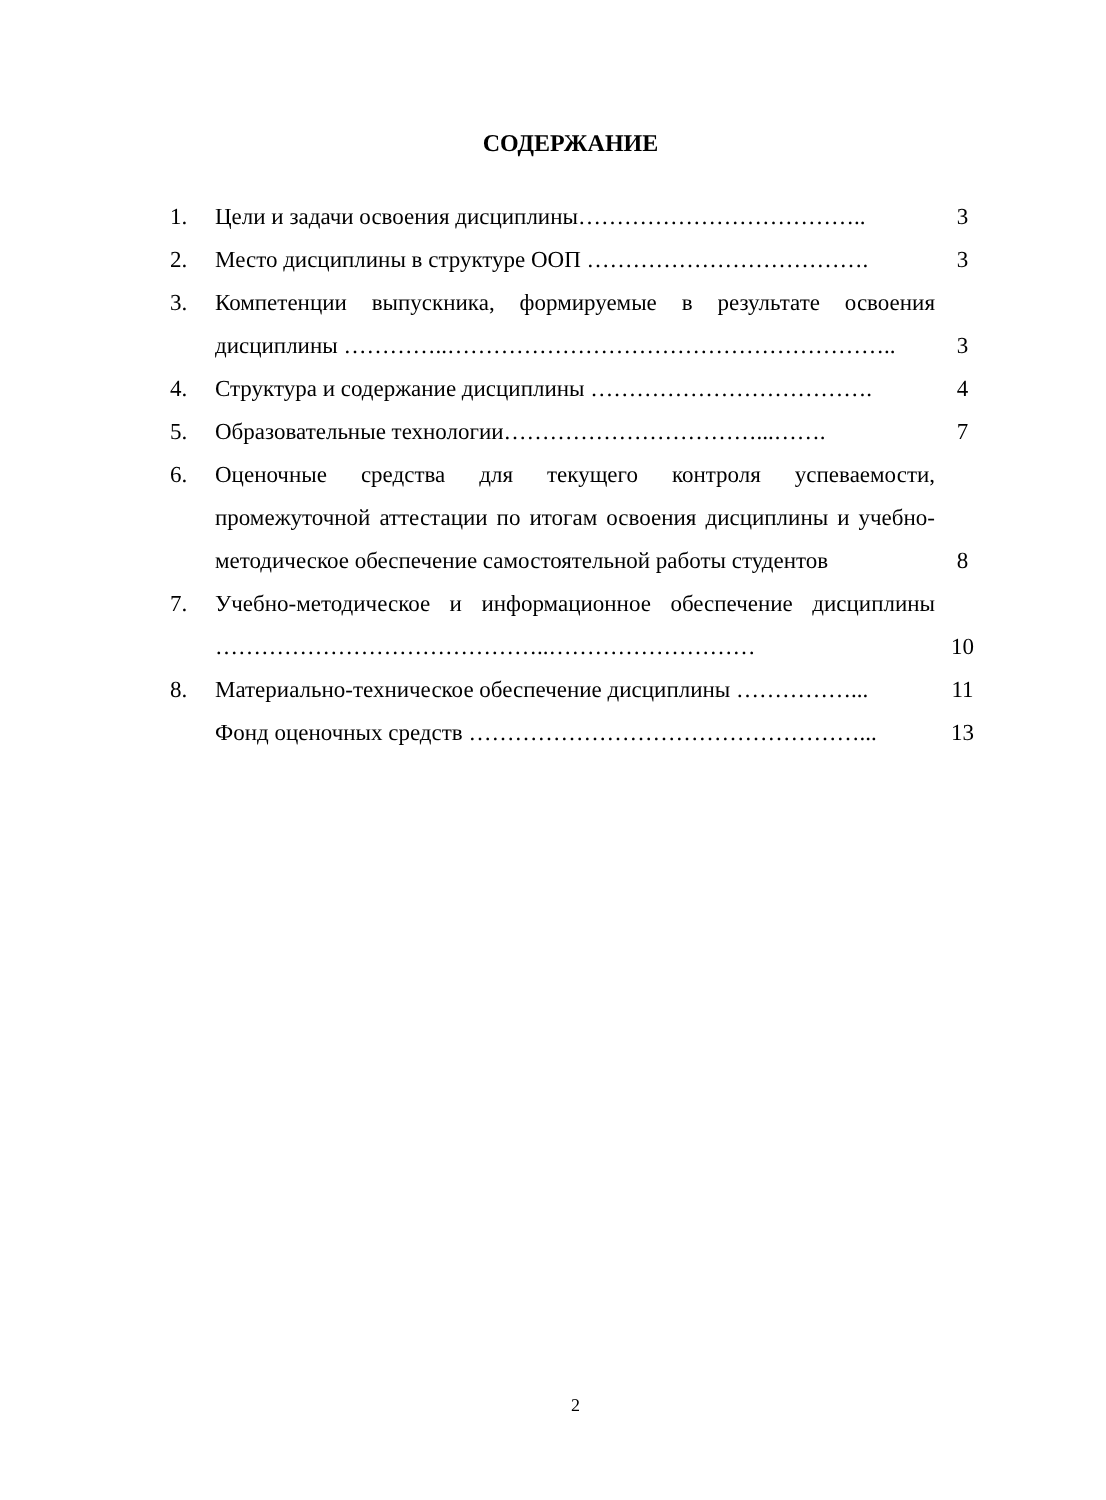СОДЕРЖАНИЕ
| 1. | Цели и задачи освоения дисциплины……………………………….. | 3 |
| 2. | Место дисциплины в структуре ООП ………………………………. | 3 |
| 3. | Компетенции выпускника, формируемые в результате освоения дисциплины …………..………………………………………………….. | 3 |
| 4. | Структура и содержание дисциплины ………………………………. | 4 |
| 5. | Образовательные технологии……………………………...……. | 7 |
| 6. | Оценочные средства для текущего контроля успеваемости, промежуточной аттестации по итогам освоения дисциплины и учебно-методическое обеспечение самостоятельной работы студентов | 8 |
| 7. | Учебно-методическое и информационное обеспечение дисциплины ……………………………………..……………………… | 10 |
| 8. | Материально-техническое обеспечение дисциплины ……………... | 11 |
| | Фонд оценочных средств ……………………………………………... | 13 |
2